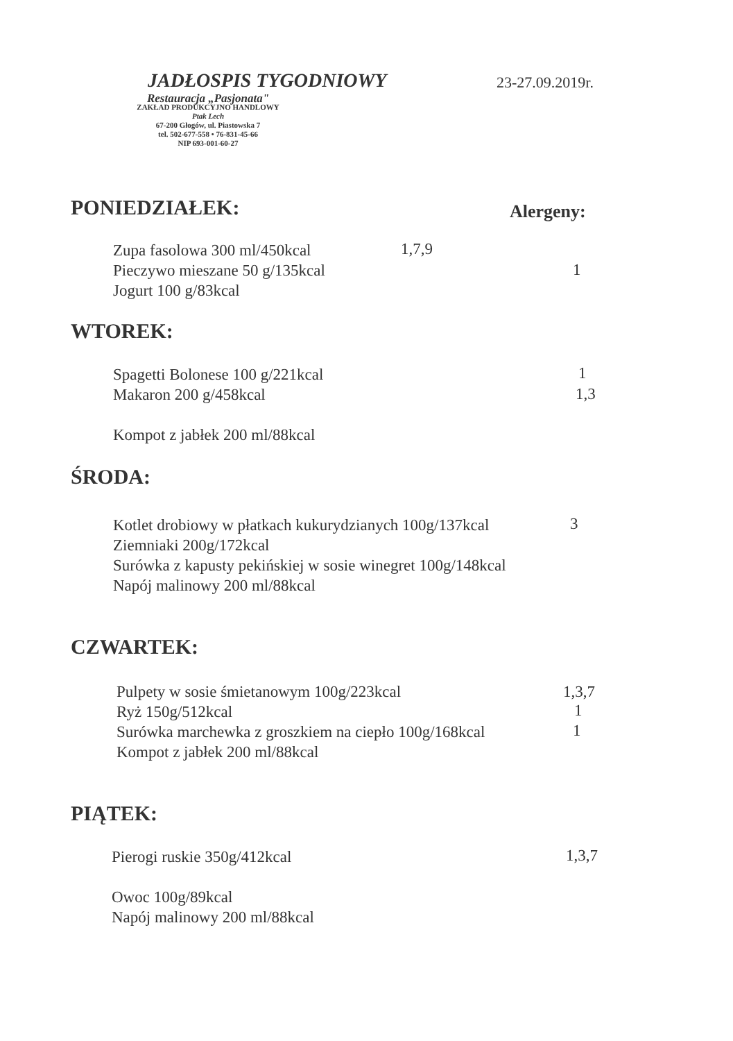JADŁOSPIS TYGODNIOWY 23-27.09.2019r.
Restauracja „Pasjonata"
ZAKŁAD PRODUKCYJNO HANDLOWY
Ptak Lech
67-200 Głogów, ul. Piastowska 7
tel. 502-677-558 • 76-831-45-66
NIP 693-001-60-27
PONIEDZIAŁEK: Alergeny:
Zupa fasolowa 300 ml/450kcal
Pieczywo mieszane 50 g/135kcal
Jogurt 100 g/83kcal
1,7,9
1
WTOREK:
Spagetti Bolonese 100 g/221kcal
Makaron 200 g/458kcal
Kompot z jabłek 200 ml/88kcal
1
1,3
ŚRODA:
Kotlet drobiowy w płatkach kukurydzianych 100g/137kcal
Ziemniaki 200g/172kcal
Surówka z kapusty pekińskiej w sosie winegret 100g/148kcal
Napój malinowy 200 ml/88kcal
3
CZWARTEK:
Pulpety w sosie śmietanowym 100g/223kcal
Ryż 150g/512kcal
Surówka marchewka z groszkiem na ciepło 100g/168kcal
Kompot z jabłek 200 ml/88kcal
1,3,7
1
1
PIĄTEK:
Pierogi ruskie 350g/412kcal
Owoc 100g/89kcal
Napój malinowy 200 ml/88kcal
1,3,7